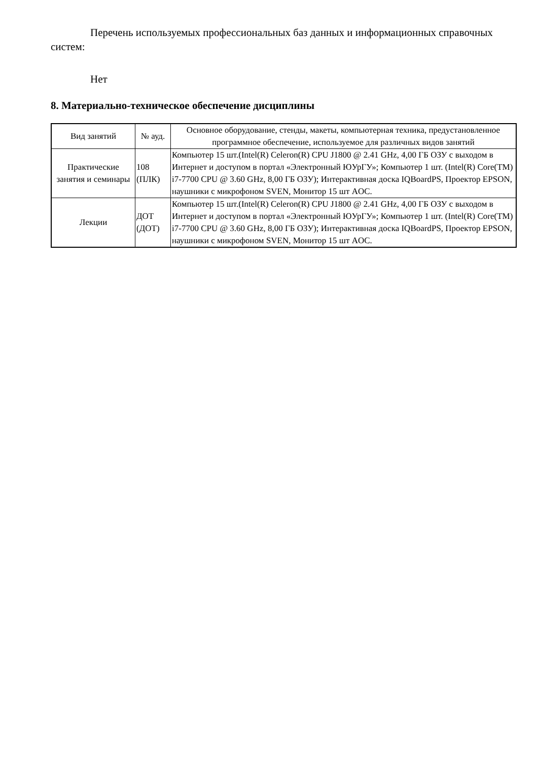Перечень используемых профессиональных баз данных и информационных справочных систем:
Нет
8. Материально-техническое обеспечение дисциплины
| Вид занятий | № ауд. | Основное оборудование, стенды, макеты, компьютерная техника, предустановленное программное обеспечение, используемое для различных видов занятий |
| --- | --- | --- |
| Практические занятия и семинары | 108 (ПЛК) | Компьютер 15 шт.(Intel(R) Celeron(R) CPU J1800 @ 2.41 GHz, 4,00 ГБ ОЗУ с выходом в Интернет и доступом в портал «Электронный ЮУрГУ»; Компьютер 1 шт. (Intel(R) Core(TM) i7-7700 CPU @ 3.60 GHz, 8,00 ГБ ОЗУ); Интерактивная доска IQBoardPS, Проектор EPSON, наушники с микрофоном SVEN, Монитор 15 шт AOC. |
| Лекции | ДОТ (ДОТ) | Компьютер 15 шт.(Intel(R) Celeron(R) CPU J1800 @ 2.41 GHz, 4,00 ГБ ОЗУ с выходом в Интернет и доступом в портал «Электронный ЮУрГУ»; Компьютер 1 шт. (Intel(R) Core(TM) i7-7700 CPU @ 3.60 GHz, 8,00 ГБ ОЗУ); Интерактивная доска IQBoardPS, Проектор EPSON, наушники с микрофоном SVEN, Монитор 15 шт AOC. |